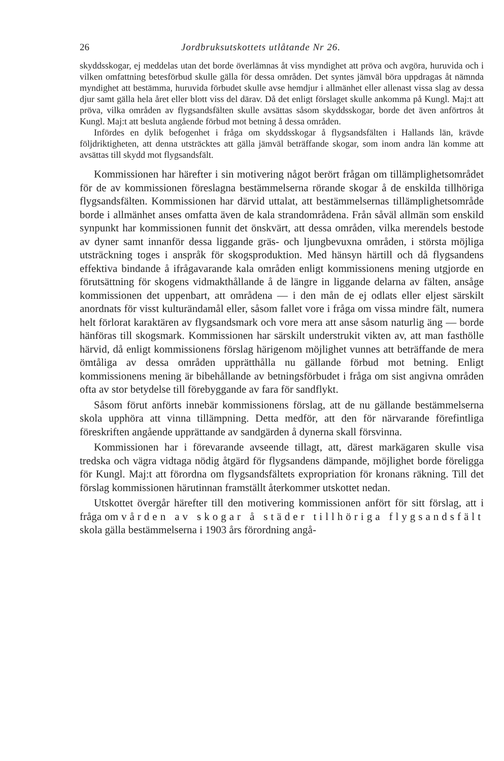26 Jordbruksutskottets utlåtande Nr 26.
skyddsskogar, ej meddelas utan det borde överlämnas åt viss myndighet att pröva och avgöra, huruvida och i vilken omfattning betesförbud skulle gälla för dessa områden. Det syntes jämväl böra uppdragas åt nämnda myndighet att bestämma, huruvida förbudet skulle avse hemdjur i allmänhet eller allenast vissa slag av dessa djur samt gälla hela året eller blott viss del därav. Då det enligt förslaget skulle ankomma på Kungl. Maj:t att pröva, vilka områden av flygsandsfälten skulle avsättas såsom skyddsskogar, borde det även anförtros åt Kungl. Maj:t att besluta angående förbud mot betning å dessa områden.
Infördes en dylik befogenhet i fråga om skyddsskogar å flygsandsfälten i Hallands län, krävde följdriktigheten, att denna utsträcktes att gälla jämväl beträffande skogar, som inom andra län komme att avsättas till skydd mot flygsandsfält.
Kommissionen har härefter i sin motivering något berört frågan om tillämplighetsområdet för de av kommissionen föreslagna bestämmelserna rörande skogar å de enskilda tillhöriga flygsandsfälten. Kommissionen har därvid uttalat, att bestämmelsernas tillämplighetsområde borde i allmänhet anses omfatta även de kala strandområdena. Från såväl allmän som enskild synpunkt har kommissionen funnit det önskvärt, att dessa områden, vilka merendels bestode av dyner samt innanför dessa liggande gräs- och ljungbevuxna områden, i största möjliga utsträckning toges i anspråk för skogsproduktion. Med hänsyn härtill och då flygsandens effektiva bindande å ifrågavarande kala områden enligt kommissionens mening utgjorde en förutsättning för skogens vidmakthållande å de längre in liggande delarna av fälten, ansåge kommissionen det uppenbart, att områdena — i den mån de ej odlats eller eljest särskilt anordnats för visst kulturändamål eller, såsom fallet vore i fråga om vissa mindre fält, numera helt förlorat karaktären av flygsandsmark och vore mera att anse såsom naturlig äng — borde hänföras till skogsmark. Kommissionen har särskilt understrukit vikten av, att man fasthölle härvid, då enligt kommissionens förslag härigenom möjlighet vunnes att beträffande de mera ömtåliga av dessa områden upprätthålla nu gällande förbud mot betning. Enligt kommissionens mening är bibehållande av betningsförbudet i fråga om sist angivna områden ofta av stor betydelse till förebyggande av fara för sandflykt.
Såsom förut anförts innebär kommissionens förslag, att de nu gällande bestämmelserna skola upphöra att vinna tillämpning. Detta medför, att den för närvarande förefintliga föreskriften angående upprättande av sandgärden å dynerna skall försvinna.
Kommissionen har i förevarande avseende tillagt, att, därest markägaren skulle visa tredska och vägra vidtaga nödig åtgärd för flygsandens dämpande, möjlighet borde föreligga för Kungl. Maj:t att förordna om flygsandsfältets expropriation för kronans räkning. Till det förslag kommissionen härutinnan framställt återkommer utskottet nedan.
Utskottet övergår härefter till den motivering kommissionen anfört för sitt förslag, att i fråga om vården av skogar å städer tillhöriga flygsandsfält skola gälla bestämmelserna i 1903 års förordning angå-